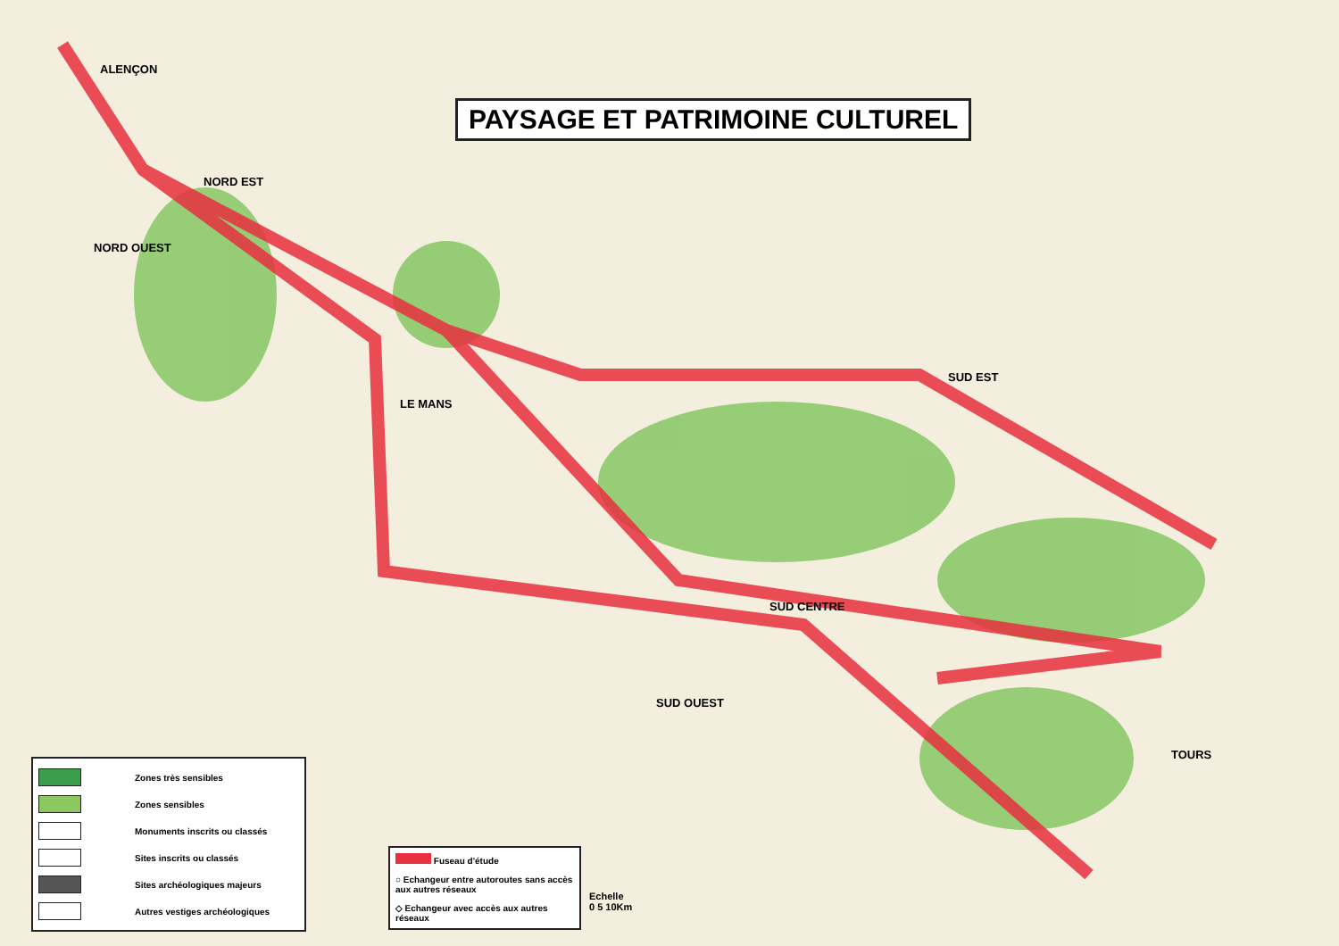PAYSAGE ET PATRIMOINE CULTUREL
ALENÇON
NORD EST
NORD OUEST
LE MANS
SUD EST
SUD CENTRE
SUD OUEST
TOURS
Zones très sensibles
Zones sensibles
Monuments inscrits ou classés
Sites inscrits ou classés
Sites archéologiques majeurs
Autres vestiges archéologiques
Fuseau d'étude
○ Echangeur entre autoroutes sans accès aux autres réseaux
◇ Echangeur avec accès aux autres réseaux
Echelle
0 5 10Km